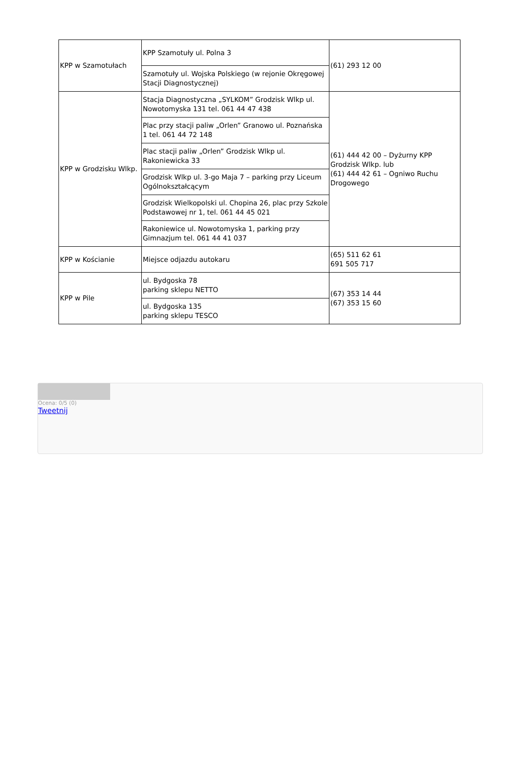| KPP w Szamotułach | KPP Szamotuły ul. Polna 3 | (61) 293 12 00 |
| | Szamotuły ul. Wojska Polskiego (w rejonie Okręgowej Stacji Diagnostycznej) | |
| KPP w Grodzisku Wlkp. | Stacja Diagnostyczna „SYLKOM” Grodzisk Wlkp ul. Nowotomyska 131 tel. 061 44 47 438 | (61) 444 42 00 – Dyżurny KPP Grodzisk Wlkp. lub (61) 444 42 61 – Ogniwo Ruchu Drogowego |
| | Plac przy stacji paliw „Orlen” Granowo ul. Poznańska 1 tel. 061 44 72 148 | |
| | Plac stacji paliw „Orlen” Grodzisk Wlkp ul. Rakoniewicka 33 | |
| | Grodzisk Wlkp ul. 3-go Maja 7 – parking przy Liceum Ogólnokształcącym | |
| | Grodzisk Wielkopolski ul. Chopina 26, plac przy Szkole Podstawowej nr 1, tel. 061 44 45 021 | |
| | Rakoniewice ul. Nowotomyska 1, parking przy Gimnazjum tel. 061 44 41 037 | |
| KPP w Kościanie | Miejsce odjazdu autokaru | (65) 511 62 61 691 505 717 |
| KPP w Pile | ul. Bydgoska 78 parking sklepu NETTO | (67) 353 14 44 (67) 353 15 60 |
| | ul. Bydgoska 135 parking sklepu TESCO | |
Ocena: 0/5 (0)
Tweetnij